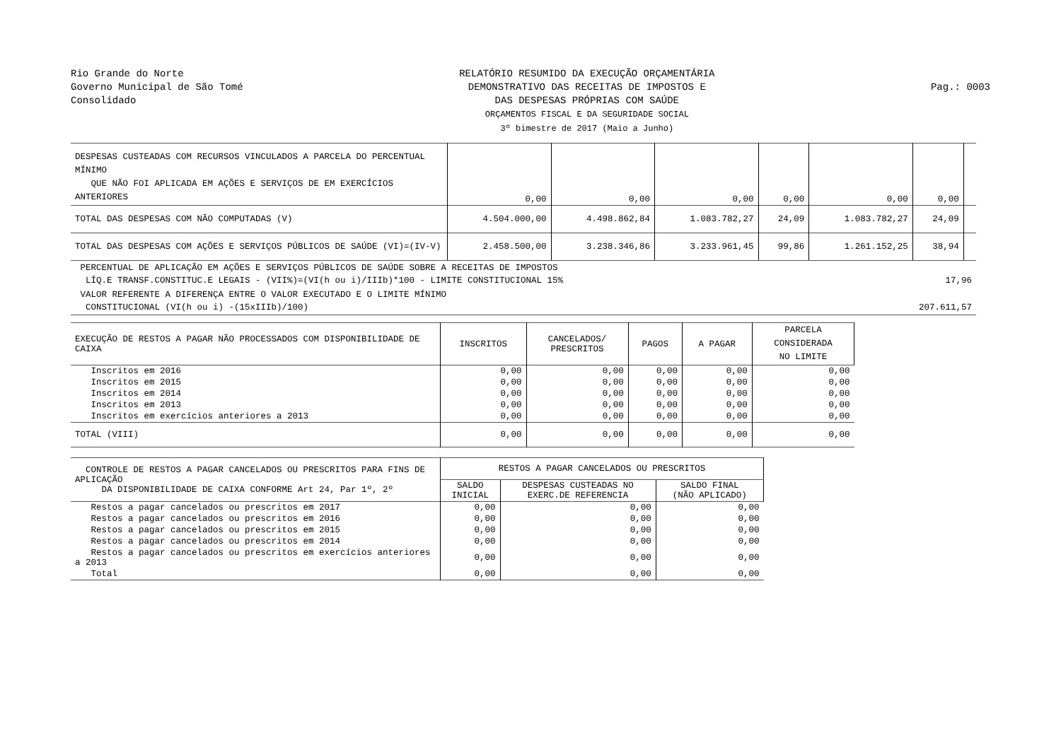Rio Grande do Norte
Governo Municipal de São Tomé
Consolidado
RELATÓRIO RESUMIDO DA EXECUÇÃO ORÇAMENTÁRIA
DEMONSTRATIVO DAS RECEITAS DE IMPOSTOS E
DAS DESPESAS PRÓPRIAS COM SAÚDE
ORÇAMENTOS FISCAL E DA SEGURIDADE SOCIAL
3º bimestre de 2017 (Maio a Junho)
Pag.: 0003
| DESPESAS CUSTEADAS COM RECURSOS VINCULADOS A PARCELA DO PERCENTUAL MÍNIMO QUE NÃO FOI APLICADA EM AÇÕES E SERVIÇOS DE EM EXERCÍCIOS ANTERIORES | 0,00 | 0,00 | 0,00 | 0,00 | 0,00 | 0,00 | |
| TOTAL DAS DESPESAS COM NÃO COMPUTADAS (V) | 4.504.000,00 | 4.498.862,84 | 1.083.782,27 | 24,09 | 1.083.782,27 | 24,09 | |
| TOTAL DAS DESPESAS COM AÇÕES E SERVIÇOS PÚBLICOS DE SAÚDE (VI)=(IV-V) | 2.458.500,00 | 3.238.346,86 | 3.233.961,45 | 99,86 | 1.261.152,25 | 38,94 | |
| PERCENTUAL DE APLICAÇÃO EM AÇÕES E SERVIÇOS PÚBLICOS DE SAÚDE SOBRE A RECEITAS DE IMPOSTOS LÍQ.E TRANSF.CONSTITUC.E LEGAIS - (VII%)=(VI(h ou i)/IIIb)*100 - LIMITE CONSTITUCIONAL 15% | 17,96 |
| VALOR REFERENTE A DIFERENÇA ENTRE O VALOR EXECUTADO E O LIMITE MÍNIMO CONSTITUCIONAL (VI(h ou i) -(15xIIIb)/100) | 207.611,57 |
| EXECUÇÃO DE RESTOS A PAGAR NÃO PROCESSADOS COM DISPONIBILIDADE DE CAIXA | INSCRITOS | CANCELADOS/ PRESCRITOS | PAGOS | A PAGAR | PARCELA CONSIDERADA NO LIMITE |
| --- | --- | --- | --- | --- | --- |
| Inscritos em 2016 | 0,00 | 0,00 | 0,00 | 0,00 | 0,00 |
| Inscritos em 2015 | 0,00 | 0,00 | 0,00 | 0,00 | 0,00 |
| Inscritos em 2014 | 0,00 | 0,00 | 0,00 | 0,00 | 0,00 |
| Inscritos em 2013 | 0,00 | 0,00 | 0,00 | 0,00 | 0,00 |
| Inscritos em exercícios anteriores a 2013 | 0,00 | 0,00 | 0,00 | 0,00 | 0,00 |
| TOTAL (VIII) | 0,00 | 0,00 | 0,00 | 0,00 | 0,00 |
| CONTROLE DE RESTOS A PAGAR CANCELADOS OU PRESCRITOS PARA FINS DE APLICAÇÃO DA DISPONIBILIDADE DE CAIXA CONFORME Art 24, Par 1º, 2º | RESTOS A PAGAR CANCELADOS OU PRESCRITOS | | |
| | SALDO INICIAL | DESPESAS CUSTEADAS NO EXERC.DE REFERENCIA | SALDO FINAL (NÃO APLICADO) |
| Restos a pagar cancelados ou prescritos em 2017 | 0,00 | 0,00 | 0,00 |
| Restos a pagar cancelados ou prescritos em 2016 | 0,00 | 0,00 | 0,00 |
| Restos a pagar cancelados ou prescritos em 2015 | 0,00 | 0,00 | 0,00 |
| Restos a pagar cancelados ou prescritos em 2014 | 0,00 | 0,00 | 0,00 |
| Restos a pagar cancelados ou prescritos em exercícios anteriores a 2013 | 0,00 | 0,00 | 0,00 |
| Total | 0,00 | 0,00 | 0,00 |